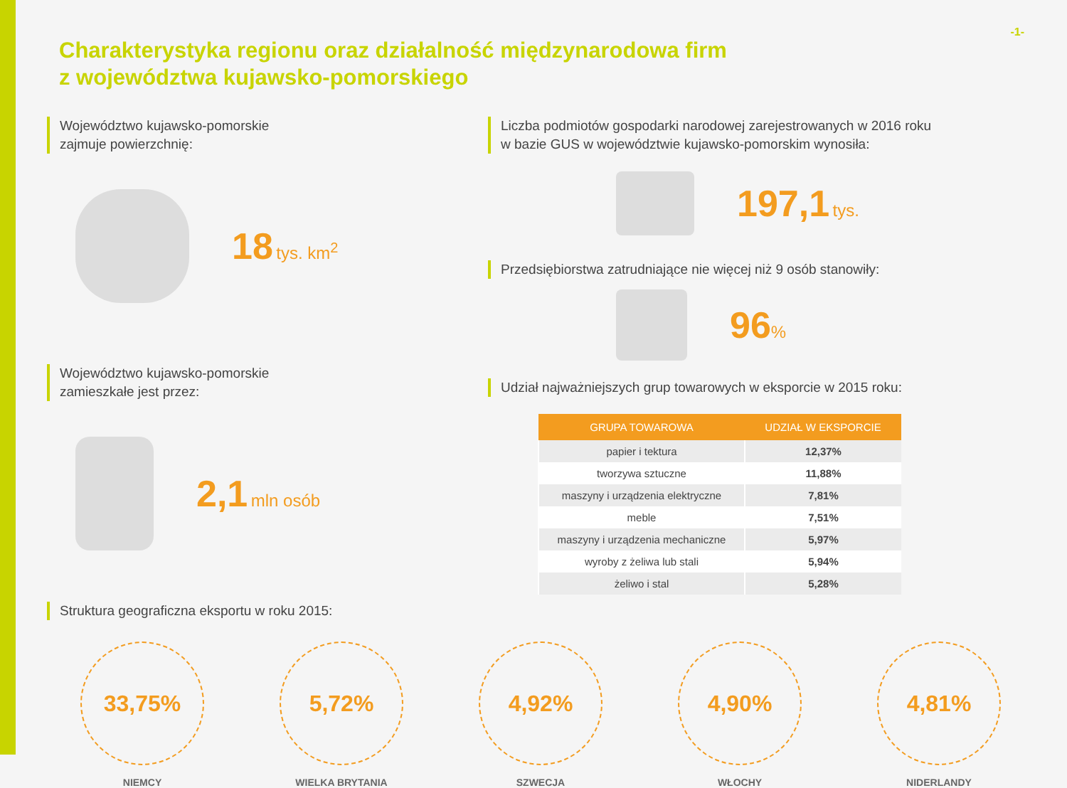-1-
Charakterystyka regionu oraz działalność międzynarodowa firm
z województwa kujawsko-pomorskiego
Województwo kujawsko-pomorskie
zajmuje powierzchnię:
18 tys. km<sup>2</sup>
Województwo kujawsko-pomorskie
zamieszkałe jest przez:
2,1 mln osób
Liczba podmiotów gospodarki narodowej zarejestrowanych w 2016 roku
w bazie GUS w województwie kujawsko-pomorskim wynosiła:
197,1 tys.
Przedsiębiorstwa zatrudniające nie więcej niż 9 osób stanowiły:
96%
Udział najważniejszych grup towarowych w eksporcie w 2015 roku:
| GRUPA TOWAROWA | UDZIAŁ W EKSPORCIE |
| --- | --- |
| papier i tektura | 12,37% |
| tworzywa sztuczne | 11,88% |
| maszyny i urządzenia elektryczne | 7,81% |
| meble | 7,51% |
| maszyny i urządzenia mechaniczne | 5,97% |
| wyroby z żeliwa lub stali | 5,94% |
| żeliwo i stal | 5,28% |
Struktura geograficzna eksportu w roku 2015:
33,75%
NIEMCY
5,72%
WIELKA BRYTANIA
4,92%
SZWECJA
4,90%
WŁOCHY
4,81%
NIDERLANDY